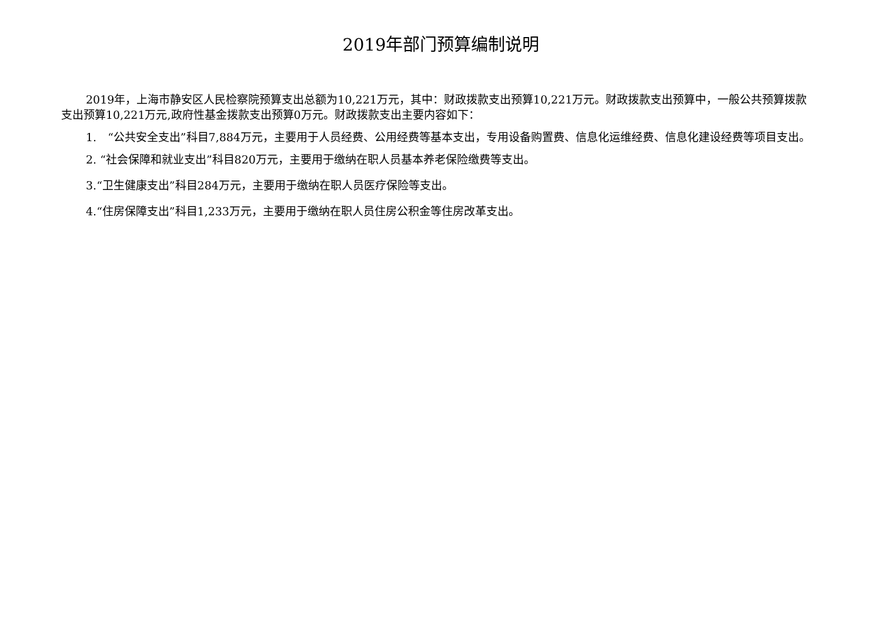2019年部门预算编制说明
2019年，上海市静安区人民检察院预算支出总额为10,221万元，其中：财政拨款支出预算10,221万元。财政拨款支出预算中，一般公共预算拨款支出预算10,221万元,政府性基金拨款支出预算0万元。财政拨款支出主要内容如下：
1.　“公共安全支出”科目7,884万元，主要用于人员经费、公用经费等基本支出，专用设备购置费、信息化运维经费、信息化建设经费等项目支出。
2. “社会保障和就业支出”科目820万元，主要用于缴纳在职人员基本养老保险缴费等支出。
3.“卫生健康支出”科目284万元，主要用于缴纳在职人员医疗保险等支出。
4.“住房保障支出”科目1,233万元，主要用于缴纳在职人员住房公积金等住房改革支出。